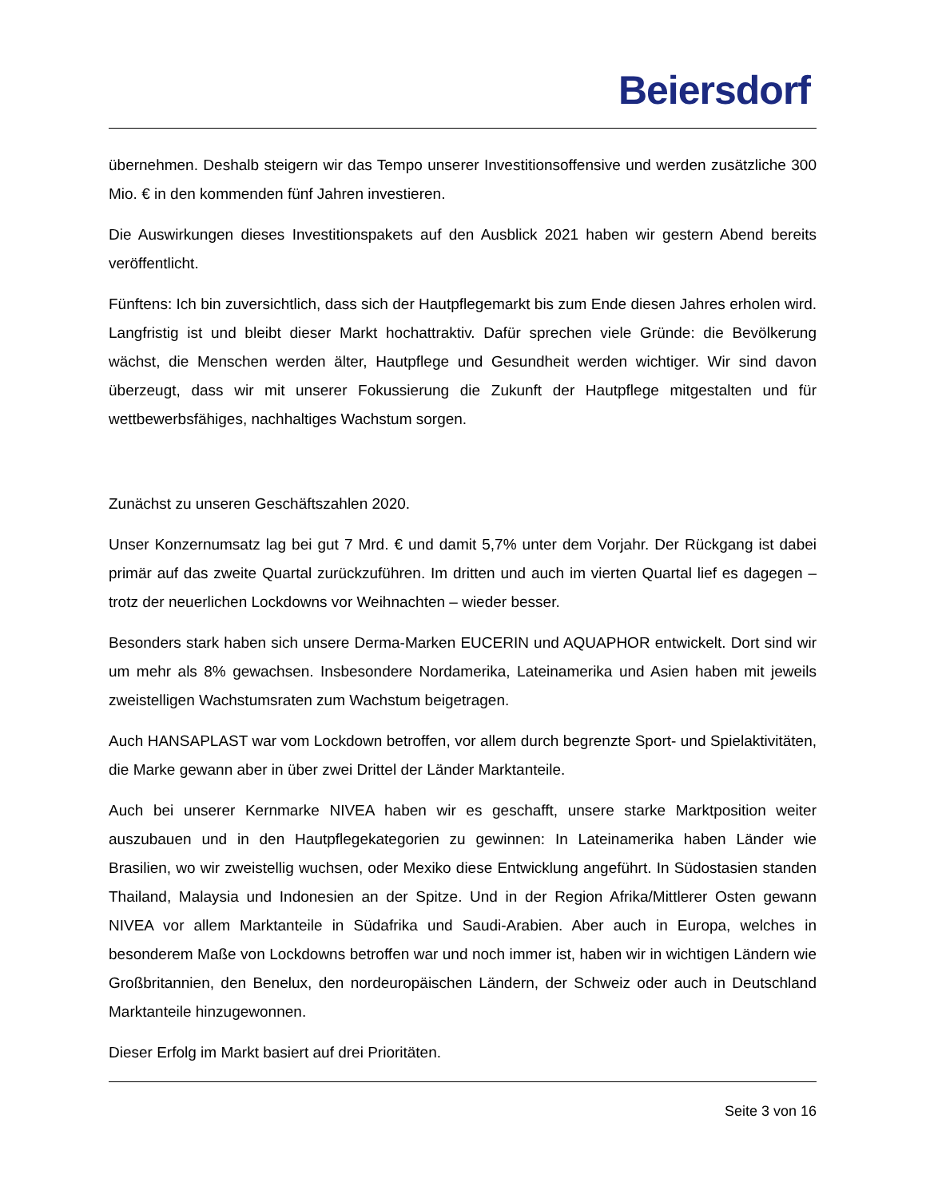Beiersdorf
übernehmen. Deshalb steigern wir das Tempo unserer Investitionsoffensive und werden zusätzliche 300 Mio. € in den kommenden fünf Jahren investieren.
Die Auswirkungen dieses Investitionspakets auf den Ausblick 2021 haben wir gestern Abend bereits veröffentlicht.
Fünftens: Ich bin zuversichtlich, dass sich der Hautpflegemarkt bis zum Ende diesen Jahres erholen wird. Langfristig ist und bleibt dieser Markt hochattraktiv. Dafür sprechen viele Gründe: die Bevölkerung wächst, die Menschen werden älter, Hautpflege und Gesundheit werden wichtiger. Wir sind davon überzeugt, dass wir mit unserer Fokussierung die Zukunft der Hautpflege mitgestalten und für wettbewerbsfähiges, nachhaltiges Wachstum sorgen.
Zunächst zu unseren Geschäftszahlen 2020.
Unser Konzernumsatz lag bei gut 7 Mrd. € und damit 5,7% unter dem Vorjahr. Der Rückgang ist dabei primär auf das zweite Quartal zurückzuführen. Im dritten und auch im vierten Quartal lief es dagegen – trotz der neuerlichen Lockdowns vor Weihnachten – wieder besser.
Besonders stark haben sich unsere Derma-Marken EUCERIN und AQUAPHOR entwickelt. Dort sind wir um mehr als 8% gewachsen. Insbesondere Nordamerika, Lateinamerika und Asien haben mit jeweils zweistelligen Wachstumsraten zum Wachstum beigetragen.
Auch HANSAPLAST war vom Lockdown betroffen, vor allem durch begrenzte Sport- und Spielaktivitäten, die Marke gewann aber in über zwei Drittel der Länder Marktanteile.
Auch bei unserer Kernmarke NIVEA haben wir es geschafft, unsere starke Marktposition weiter auszubauen und in den Hautpflegekategorien zu gewinnen: In Lateinamerika haben Länder wie Brasilien, wo wir zweistellig wuchsen, oder Mexiko diese Entwicklung angeführt. In Südostasien standen Thailand, Malaysia und Indonesien an der Spitze. Und in der Region Afrika/Mittlerer Osten gewann NIVEA vor allem Marktanteile in Südafrika und Saudi-Arabien. Aber auch in Europa, welches in besonderem Maße von Lockdowns betroffen war und noch immer ist, haben wir in wichtigen Ländern wie Großbritannien, den Benelux, den nordeuropäischen Ländern, der Schweiz oder auch in Deutschland Marktanteile hinzugewonnen.
Dieser Erfolg im Markt basiert auf drei Prioritäten.
Seite 3 von 16